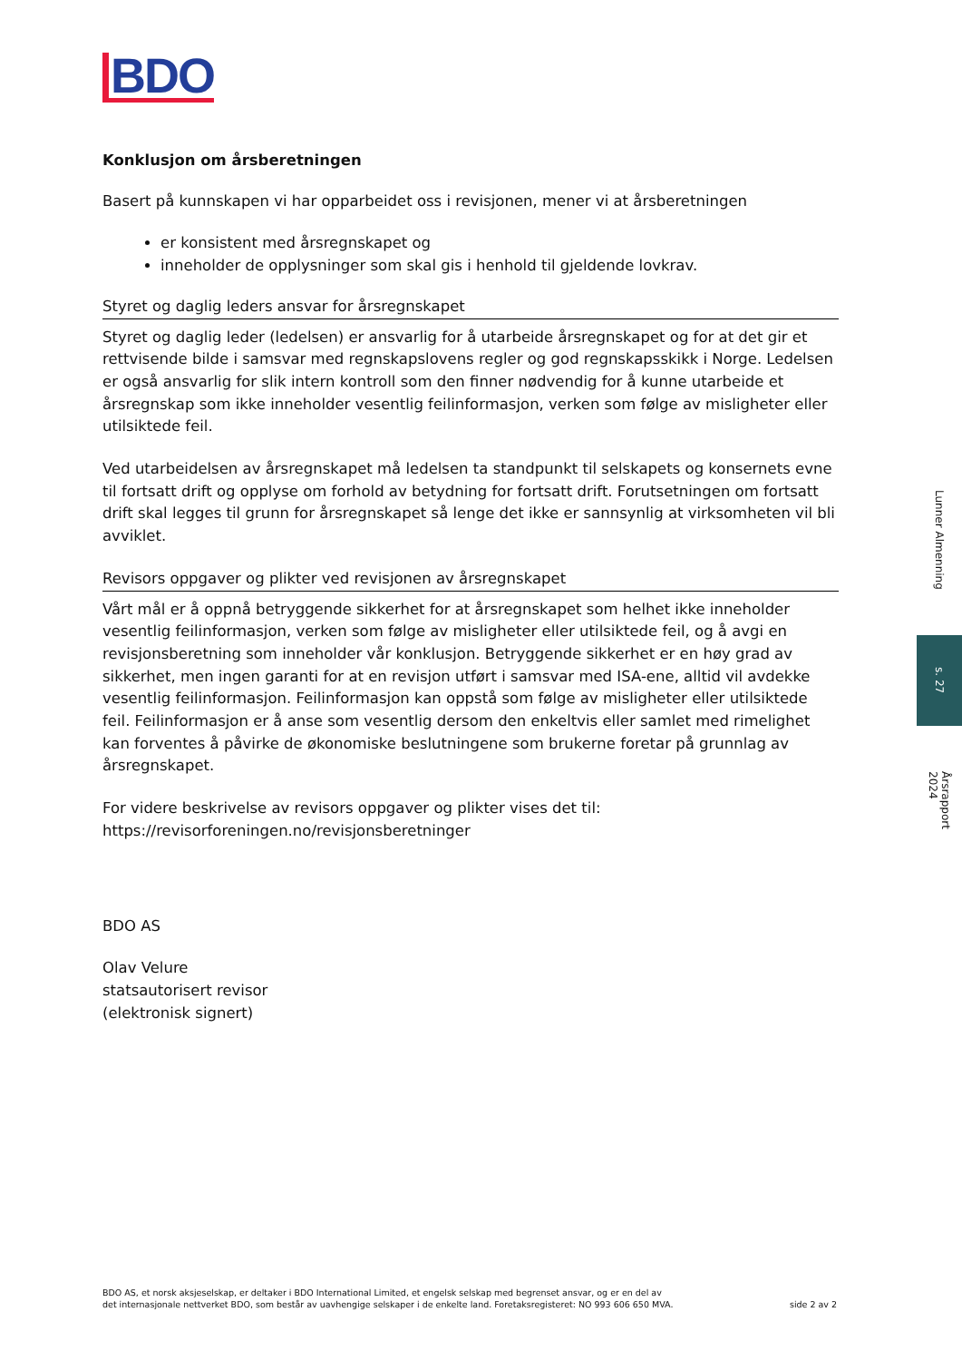BDO
Konklusjon om årsberetningen
Basert på kunnskapen vi har opparbeidet oss i revisjonen, mener vi at årsberetningen
er konsistent med årsregnskapet og
inneholder de opplysninger som skal gis i henhold til gjeldende lovkrav.
Styret og daglig leders ansvar for årsregnskapet
Styret og daglig leder (ledelsen) er ansvarlig for å utarbeide årsregnskapet og for at det gir et rettvisende bilde i samsvar med regnskapslovens regler og god regnskapsskikk i Norge. Ledelsen er også ansvarlig for slik intern kontroll som den finner nødvendig for å kunne utarbeide et årsregnskap som ikke inneholder vesentlig feilinformasjon, verken som følge av misligheter eller utilsiktede feil.
Ved utarbeidelsen av årsregnskapet må ledelsen ta standpunkt til selskapets og konsernets evne til fortsatt drift og opplyse om forhold av betydning for fortsatt drift. Forutsetningen om fortsatt drift skal legges til grunn for årsregnskapet så lenge det ikke er sannsynlig at virksomheten vil bli avviklet.
Revisors oppgaver og plikter ved revisjonen av årsregnskapet
Vårt mål er å oppnå betryggende sikkerhet for at årsregnskapet som helhet ikke inneholder vesentlig feilinformasjon, verken som følge av misligheter eller utilsiktede feil, og å avgi en revisjonsberetning som inneholder vår konklusjon. Betryggende sikkerhet er en høy grad av sikkerhet, men ingen garanti for at en revisjon utført i samsvar med ISA-ene, alltid vil avdekke vesentlig feilinformasjon. Feilinformasjon kan oppstå som følge av misligheter eller utilsiktede feil. Feilinformasjon er å anse som vesentlig dersom den enkeltvis eller samlet med rimelighet kan forventes å påvirke de økonomiske beslutningene som brukerne foretar på grunnlag av årsregnskapet.
For videre beskrivelse av revisors oppgaver og plikter vises det til:
https://revisorforeningen.no/revisjonsberetninger
BDO AS
Olav Velure
statsautorisert revisor
(elektronisk signert)
BDO AS, et norsk aksjeselskap, er deltaker i BDO International Limited, et engelsk selskap med begrenset ansvar, og er en del av
det internasjonale nettverket BDO, som består av uavhengige selskaper i de enkelte land. Foretaksregisteret: NO 993 606 650 MVA.
side 2 av 2
Lunner Almenning
s. 27
Årsrapport 2024